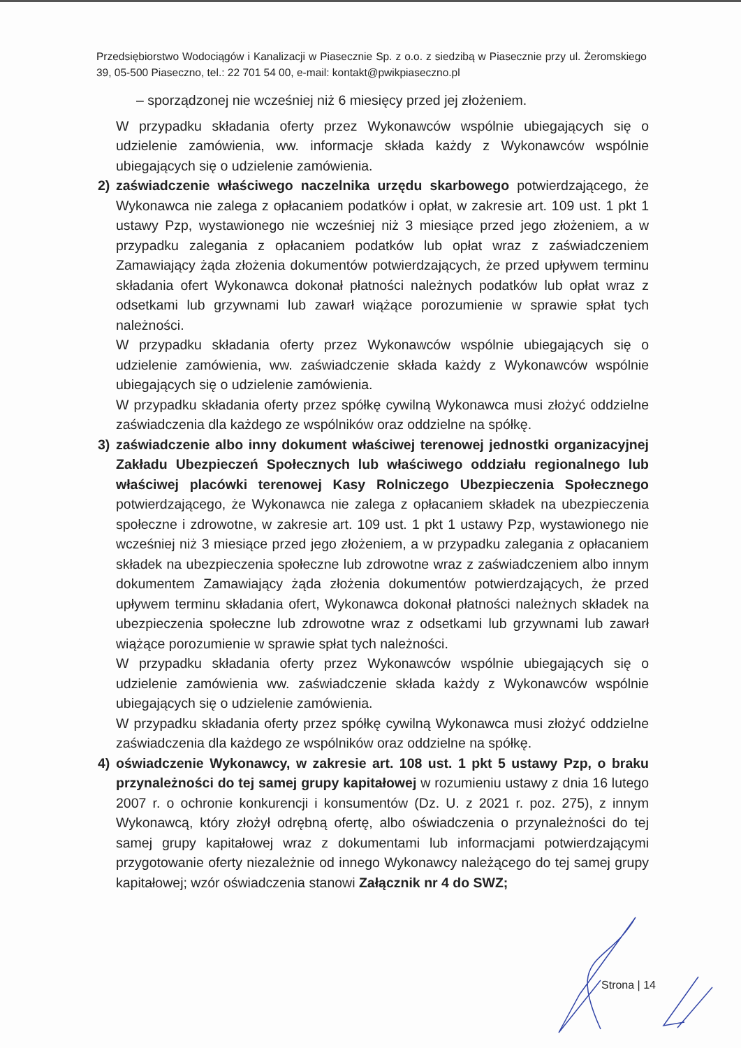Przedsiębiorstwo Wodociągów i Kanalizacji w Piasecznie Sp. z o.o. z siedzibą w Piasecznie przy ul. Żeromskiego 39, 05-500 Piaseczno, tel.: 22 701 54 00, e-mail: kontakt@pwikpiaseczno.pl
– sporządzonej nie wcześniej niż 6 miesięcy przed jej złożeniem.
W przypadku składania oferty przez Wykonawców wspólnie ubiegających się o udzielenie zamówienia, ww. informacje składa każdy z Wykonawców wspólnie ubiegających się o udzielenie zamówienia.
2) zaświadczenie właściwego naczelnika urzędu skarbowego potwierdzającego, że Wykonawca nie zalega z opłacaniem podatków i opłat, w zakresie art. 109 ust. 1 pkt 1 ustawy Pzp, wystawionego nie wcześniej niż 3 miesiące przed jego złożeniem, a w przypadku zalegania z opłacaniem podatków lub opłat wraz z zaświadczeniem Zamawiający żąda złożenia dokumentów potwierdzających, że przed upływem terminu składania ofert Wykonawca dokonał płatności należnych podatków lub opłat wraz z odsetkami lub grzywnami lub zawarł wiążące porozumienie w sprawie spłat tych należności.
W przypadku składania oferty przez Wykonawców wspólnie ubiegających się o udzielenie zamówienia, ww. zaświadczenie składa każdy z Wykonawców wspólnie ubiegających się o udzielenie zamówienia.
W przypadku składania oferty przez spółkę cywilną Wykonawca musi złożyć oddzielne zaświadczenia dla każdego ze wspólników oraz oddzielne na spółkę.
3) zaświadczenie albo inny dokument właściwej terenowej jednostki organizacyjnej Zakładu Ubezpieczeń Społecznych lub właściwego oddziału regionalnego lub właściwej placówki terenowej Kasy Rolniczego Ubezpieczenia Społecznego potwierdzającego, że Wykonawca nie zalega z opłacaniem składek na ubezpieczenia społeczne i zdrowotne, w zakresie art. 109 ust. 1 pkt 1 ustawy Pzp, wystawionego nie wcześniej niż 3 miesiące przed jego złożeniem, a w przypadku zalegania z opłacaniem składek na ubezpieczenia społeczne lub zdrowotne wraz z zaświadczeniem albo innym dokumentem Zamawiający żąda złożenia dokumentów potwierdzających, że przed upływem terminu składania ofert, Wykonawca dokonał płatności należnych składek na ubezpieczenia społeczne lub zdrowotne wraz z odsetkami lub grzywnami lub zawarł wiążące porozumienie w sprawie spłat tych należności.
W przypadku składania oferty przez Wykonawców wspólnie ubiegających się o udzielenie zamówienia ww. zaświadczenie składa każdy z Wykonawców wspólnie ubiegających się o udzielenie zamówienia.
W przypadku składania oferty przez spółkę cywilną Wykonawca musi złożyć oddzielne zaświadczenia dla każdego ze wspólników oraz oddzielne na spółkę.
4) oświadczenie Wykonawcy, w zakresie art. 108 ust. 1 pkt 5 ustawy Pzp, o braku przynależności do tej samej grupy kapitałowej w rozumieniu ustawy z dnia 16 lutego 2007 r. o ochronie konkurencji i konsumentów (Dz. U. z 2021 r. poz. 275), z innym Wykonawcą, który złożył odrębną ofertę, albo oświadczenia o przynależności do tej samej grupy kapitałowej wraz z dokumentami lub informacjami potwierdzającymi przygotowanie oferty niezależnie od innego Wykonawcy należącego do tej samej grupy kapitałowej; wzór oświadczenia stanowi Załącznik nr 4 do SWZ;
Strona | 14